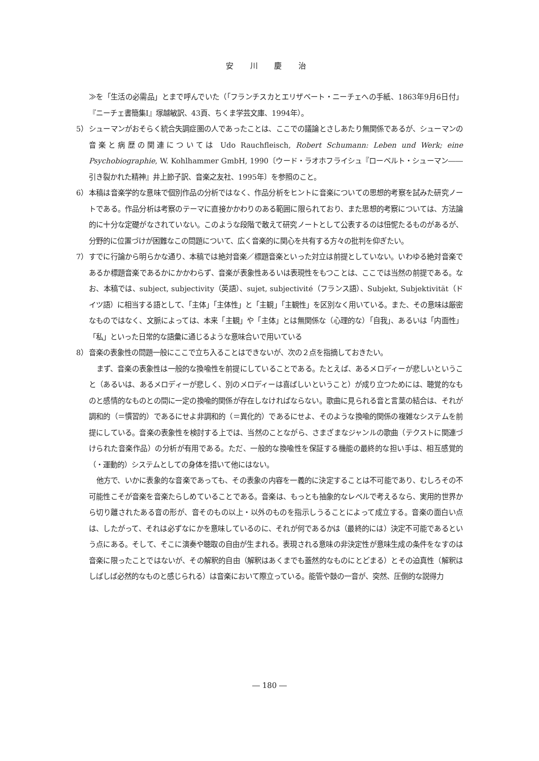安 川 慶 治
≫を「生活の必需品」とまで呼んでいた（「フランチスカとエリザベート・ニーチェへの手紙、1863年9月6日付」『ニーチェ書簡集Ⅰ』塚越敏訳、43頁、ちくま学芸文庫、1994年）。
5） シューマンがおそらく統合失調症圏の人であったことは、ここでの議論とさしあたり無関係であるが、シューマンの音楽と病歴の関連については Udo Rauchfleisch, Robert Schumann: Leben und Werk; eine Psychobiographie, W. Kohlhammer GmbH, 1990〔ウード・ラオホフライシュ『ローベルト・シューマン――引き裂かれた精神』井上節子訳、音楽之友社、1995年〕を参照のこと。
6） 本稿は音楽学的な意味で個別作品の分析ではなく、作品分析をヒントに音楽についての思想的考察を試みた研究ノートである。作品分析は考察のテーマに直接かかわりのある範囲に限られており、また思想的考察については、方法論的に十分な定礎がなされていない。このような段階で敢えて研究ノートとして公表するのは忸怩たるものがあるが、分野的に位置づけが困難なこの問題について、広く音楽的に関心を共有する方々の批判を仰ぎたい。
7） すでに行論から明らかな通り、本稿では絶対音楽／標題音楽といった対立は前提としていない。いわゆる絶対音楽であるか標題音楽であるかにかかわらず、音楽が表象性あるいは表現性をもつことは、ここでは当然の前提である。なお、本稿では、subject, subjectivity（英語）、sujet, subjectivité（フランス語）、Subjekt, Subjektivität（ドイツ語）に相当する語として、「主体」「主体性」と「主観」「主観性」を区別なく用いている。また、その意味は厳密なものではなく、文脈によっては、本来「主観」や「主体」とは無関係な（心理的な）「自我」、あるいは「内面性」「私」といった日常的な語彙に通じるような意味合いで用いている
8） 音楽の表象性の問題一般にここで立ち入ることはできないが、次の２点を指摘しておきたい。
まず、音楽の表象性は一般的な換喩性を前提にしていることである。たとえば、あるメロディーが悲しいということ（あるいは、あるメロディーが悲しく、別のメロディーは喜ばしいということ）が成り立つためには、聴覚的なものと感情的なものとの間に一定の換喩的関係が存在しなければならない。歌曲に見られる音と言葉の結合は、それが調和的（＝慣習的）であるにせよ非調和的（＝異化的）であるにせよ、そのような換喩的関係の複雑なシステムを前提にしている。音楽の表象性を検討する上では、当然のことながら、さまざまなジャンルの歌曲（テクストに関連づけられた音楽作品）の分析が有用である。ただ、一般的な換喩性を保証する機能の最終的な担い手は、相互感覚的（・運動的）システムとしての身体を措いて他にはない。
他方で、いかに表象的な音楽であっても、その表象の内容を一義的に決定することは不可能であり、むしろその不可能性こそが音楽を音楽たらしめていることである。音楽は、もっとも抽象的なレベルで考えるなら、実用的世界から切り離されたある音の形が、音そのもの以上・以外のものを指示しうることによって成立する。音楽の面白い点は、したがって、それは必ずなにかを意味しているのに、それが何であるかは（最終的には）決定不可能であるという点にある。そして、そこに演奏や聴取の自由が生まれる。表現される意味の非決定性が意味生成の条件をなすのは音楽に限ったことではないが、その解釈的自由（解釈はあくまでも蓋然的なものにとどまる）とその迫真性（解釈はしばしば必然的なものと感じられる）は音楽において際立っている。能管や鼓の一音が、突然、圧倒的な説得力
― 180 ―